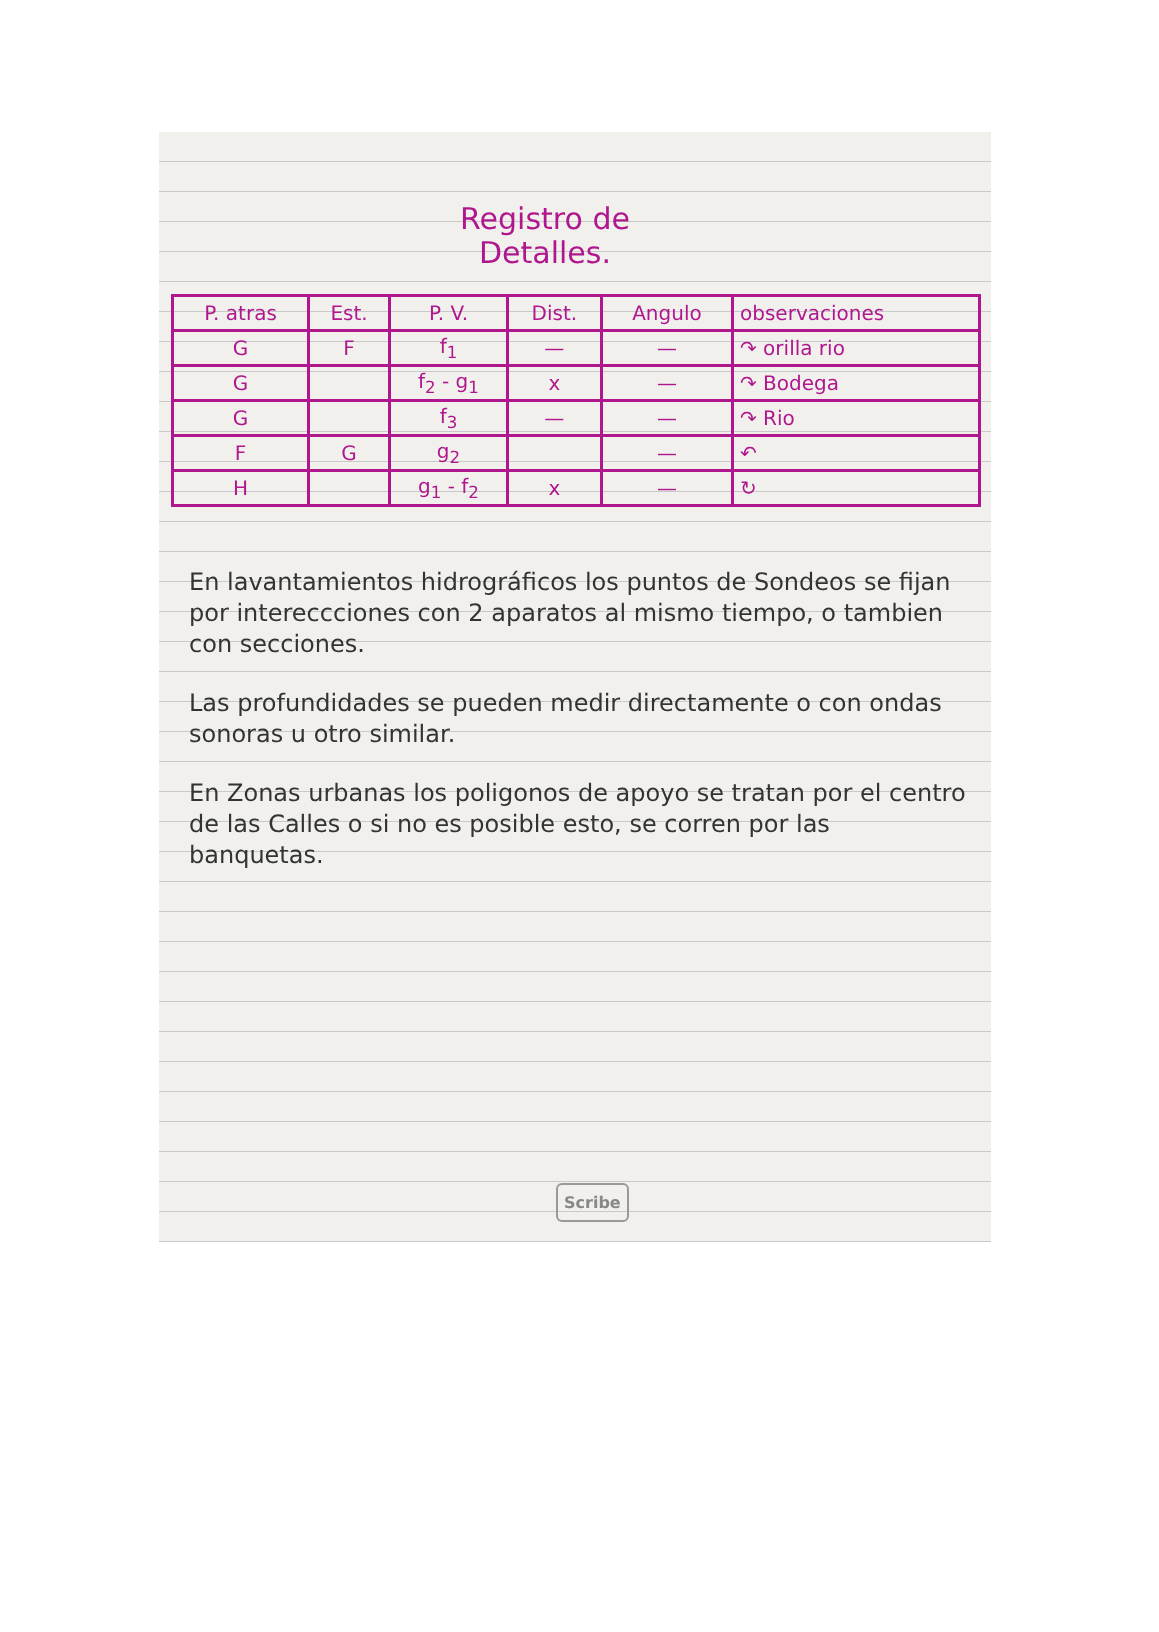Registro de
Detalles.
| P. atras | Est. | P. V. | Dist. | Angulo | observaciones |
| --- | --- | --- | --- | --- | --- |
| G | F | f<sub>1</sub> | — | — | ↷ orilla rio |
| G | | f<sub>2</sub> - g<sub>1</sub> | x | — | ↷ Bodega |
| G | | f<sub>3</sub> | — | — | ↷ Rio |
| F | G | g<sub>2</sub> | | — | ↶ |
| H | | g<sub>1</sub> - f<sub>2</sub> | x | — | ↻ |
En lavantamientos hidrográficos los puntos de Sondeos se fijan por intereccciones con 2 aparatos al mismo tiempo, o tambien con secciones.
Las profundidades se pueden medir directamente o con ondas sonoras u otro similar.
En Zonas urbanas los poligonos de apoyo se tratan por el centro de las Calles o si no es posible esto, se corren por las banquetas.
Scribe